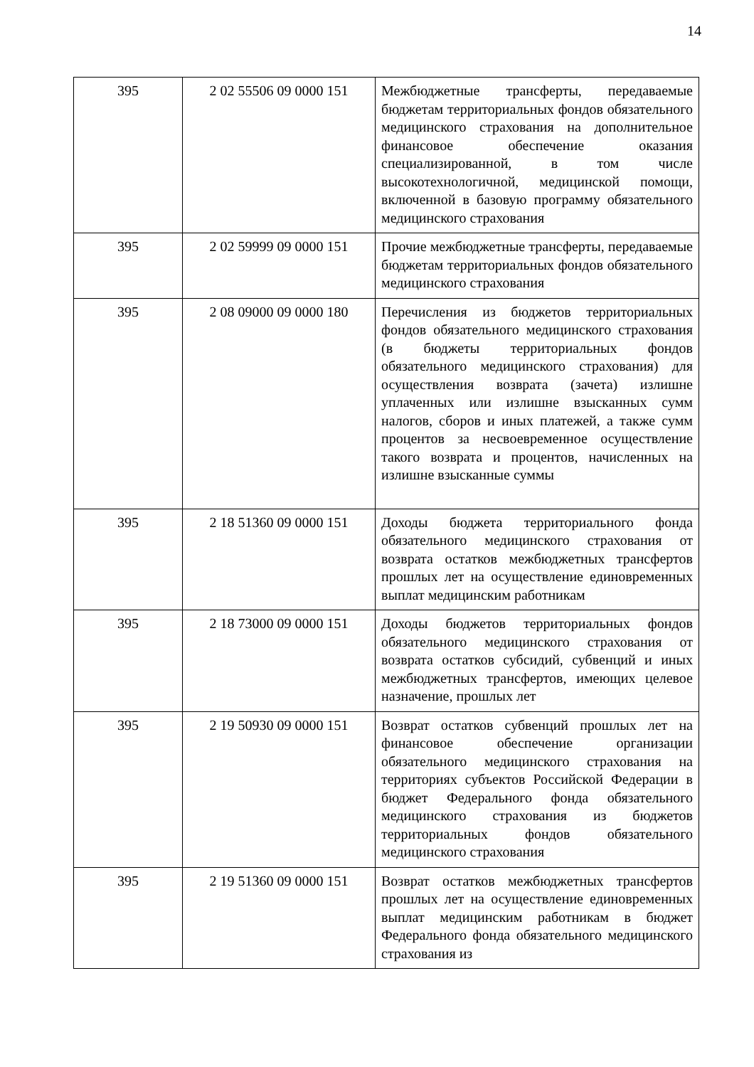14
| 395 | 2 02 55506 09 0000 151 | Межбюджетные трансферты, передаваемые бюджетам территориальных фондов обязательного медицинского страхования на дополнительное финансовое обеспечение оказания специализированной, в том числе высокотехнологичной, медицинской помощи, включенной в базовую программу обязательного медицинского страхования |
| 395 | 2 02 59999 09 0000 151 | Прочие межбюджетные трансферты, передаваемые бюджетам территориальных фондов обязательного медицинского страхования |
| 395 | 2 08 09000 09 0000 180 | Перечисления из бюджетов территориальных фондов обязательного медицинского страхования (в бюджеты территориальных фондов обязательного медицинского страхования) для осуществления возврата (зачета) излишне уплаченных или излишне взысканных сумм налогов, сборов и иных платежей, а также сумм процентов за несвоевременное осуществление такого возврата и процентов, начисленных на излишне взысканные суммы |
| 395 | 2 18 51360 09 0000 151 | Доходы бюджета территориального фонда обязательного медицинского страхования от возврата остатков межбюджетных трансфертов прошлых лет на осуществление единовременных выплат медицинским работникам |
| 395 | 2 18 73000 09 0000 151 | Доходы бюджетов территориальных фондов обязательного медицинского страхования от возврата остатков субсидий, субвенций и иных межбюджетных трансфертов, имеющих целевое назначение, прошлых лет |
| 395 | 2 19 50930 09 0000 151 | Возврат остатков субвенций прошлых лет на финансовое обеспечение организации обязательного медицинского страхования на территориях субъектов Российской Федерации в бюджет Федерального фонда обязательного медицинского страхования из бюджетов территориальных фондов обязательного медицинского страхования |
| 395 | 2 19 51360 09 0000 151 | Возврат остатков межбюджетных трансфертов прошлых лет на осуществление единовременных выплат медицинским работникам в бюджет Федерального фонда обязательного медицинского страхования из |